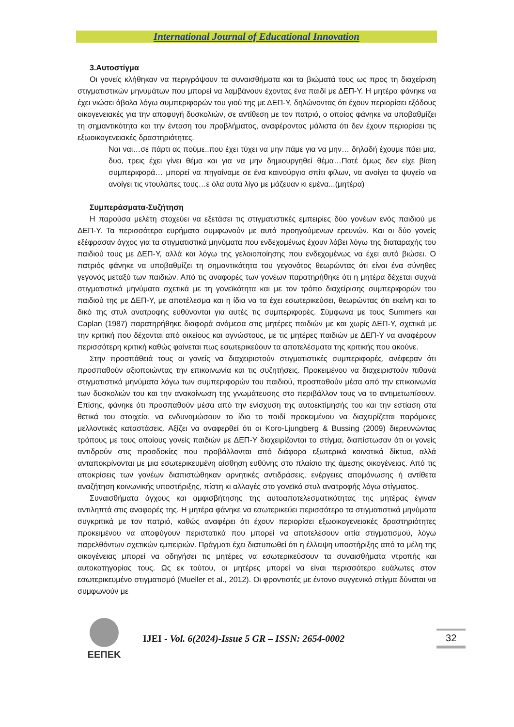International Journal of Educational Innovation
3.Αυτοστίγμα
Οι γονείς κλήθηκαν να περιγράψουν τα συναισθήματα και τα βιώματά τους ως προς τη διαχείριση στιγματιστικών μηνυμάτων που μπορεί να λαμβάνουν έχοντας ένα παιδί με ΔΕΠ-Υ. Η μητέρα φάνηκε να έχει νιώσει άβολα λόγω συμπεριφορών του γιού της με ΔΕΠ-Υ, δηλώνοντας ότι έχουν περιορίσει εξόδους οικογενειακές για την αποφυγή δυσκολιών, σε αντίθεση με τον πατριό, ο οποίος φάνηκε να υποβαθμίζει τη σημαντικότητα και την ένταση του προβλήματος, αναφέροντας μάλιστα ότι δεν έχουν περιορίσει τις εξωοικογενειακές δραστηριότητες.
Ναι ναι…σε πάρτι ας πούμε..που έχει τύχει να μην πάμε για να μην… δηλαδή έχουμε πάει μια, δυο, τρεις έχει γίνει θέμα και για να μην δημιουργηθεί θέμα…Ποτέ όμως δεν είχε βίαιη συμπεριφορά… μπορεί να πηγαίναμε σε ένα καινούργιο σπίτι φίλων, να ανοίγει το ψυγείο να ανοίγει τις ντουλάπες τους…ε όλα αυτά λίγο με μάζευαν κι εμένα...(μητέρα)
Συμπεράσματα-Συζήτηση
Η παρούσα μελέτη στοχεύει να εξετάσει τις στιγματιστικές εμπειρίες δύο γονέων ενός παιδιού με ΔΕΠ-Υ. Τα περισσότερα ευρήματα συμφωνούν με αυτά προηγούμενων ερευνών. Και οι δύο γονείς εξέφρασαν άγχος για τα στιγματιστικά μηνύματα που ενδεχομένως έχουν λάβει λόγω της διαταραχής του παιδιού τους με ΔΕΠ-Υ, αλλά και λόγω της γελοιοποίησης που ενδεχομένως να έχει αυτό βιώσει. Ο πατριός φάνηκε να υποβαθμίζει τη σημαντικότητα του γεγονότος θεωρώντας ότι είναι ένα σύνηθες γεγονός μεταξύ των παιδιών. Από τις αναφορές των γονέων παρατηρήθηκε ότι η μητέρα δέχεται συχνά στιγματιστικά μηνύματα σχετικά με τη γονεϊκότητα και με τον τρόπο διαχείρισης συμπεριφορών του παιδιού της με ΔΕΠ-Υ, με αποτέλεσμα και η ίδια να τα έχει εσωτερικεύσει, θεωρώντας ότι εκείνη και το δικό της στυλ ανατροφής ευθύνονται για αυτές τις συμπεριφορές. Σύμφωνα με τους Summers και Caplan (1987) παρατηρήθηκε διαφορά ανάμεσα στις μητέρες παιδιών με και χωρίς ΔΕΠ-Υ, σχετικά με την κριτική που δέχονται από οικείους και αγνώστους, με τις μητέρες παιδιών με ΔΕΠ-Υ να αναφέρουν περισσότερη κριτική καθώς φαίνεται πως εσωτερικεύουν τα αποτελέσματα της κριτικής που ακούνε.
Στην προσπάθειά τους οι γονείς να διαχειριστούν στιγματιστικές συμπεριφορές, ανέφεραν ότι προσπαθούν αξιοποιώντας την επικοινωνία και τις συζητήσεις. Προκειμένου να διαχειριστούν πιθανά στιγματιστικά μηνύματα λόγω των συμπεριφορών του παιδιού, προσπαθούν μέσα από την επικοινωνία των δυσκολιών του και την ανακοίνωση της γνωμάτευσης στο περιβάλλον τους να το αντιμετωπίσουν. Επίσης, φάνηκε ότι προσπαθούν μέσα από την ενίσχυση της αυτοεκτίμησής του και την εστίαση στα θετικά του στοιχεία, να ενδυναμώσουν το ίδιο το παιδί προκειμένου να διαχειρίζεται παρόμοιες μελλοντικές καταστάσεις. Αξίζει να αναφερθεί ότι οι Koro-Ljungberg & Bussing (2009) διερευνώντας τρόπους με τους οποίους γονείς παιδιών με ΔΕΠ-Υ διαχειρίζονται το στίγμα, διαπίστωσαν ότι οι γονείς αντιδρούν στις προσδοκίες που προβάλλονται από διάφορα εξωτερικά κοινοτικά δίκτυα, αλλά ανταποκρίνονται με μια εσωτερικευμένη αίσθηση ευθύνης στο πλαίσιο της άμεσης οικογένειας. Από τις αποκρίσεις των γονέων διαπιστώθηκαν αρνητικές αντιδράσεις, ενέργειες απομόνωσης ή αντίθετα αναζήτηση κοινωνικής υποστήριξης, πίστη κι αλλαγές στο γονεϊκό στυλ ανατροφής λόγω στίγματος.
Συναισθήματα άγχους και αμφισβήτησης της αυτοαποτελεσματικότητας της μητέρας έγιναν αντιληπτά στις αναφορές της. Η μητέρα φάνηκε να εσωτερικεύει περισσότερο τα στιγματιστικά μηνύματα συγκριτικά με τον πατριό, καθώς αναφέρει ότι έχουν περιορίσει εξωοικογενειακές δραστηριότητες προκειμένου να αποφύγουν περιστατικά που μπορεί να αποτελέσουν αιτία στιγματισμού, λόγω παρελθόντων σχετικών εμπειριών. Πράγματι έχει διατυπωθεί ότι η έλλειψη υποστήριξης από τα μέλη της οικογένειας μπορεί να οδηγήσει τις μητέρες να εσωτερικεύσουν τα συναισθήματα ντροπής και αυτοκατηγορίας τους. Ως εκ τούτου, οι μητέρες μπορεί να είναι περισσότερο ευάλωτες στον εσωτερικευμένο στιγματισμό (Mueller et al., 2012). Οι φροντιστές με έντονο συγγενικό στίγμα δύναται να συμφωνούν με
ΕΕΠΕΚ
IJEI - Vol. 6(2024)-Issue 5 GR – ISSN: 2654-0002
32